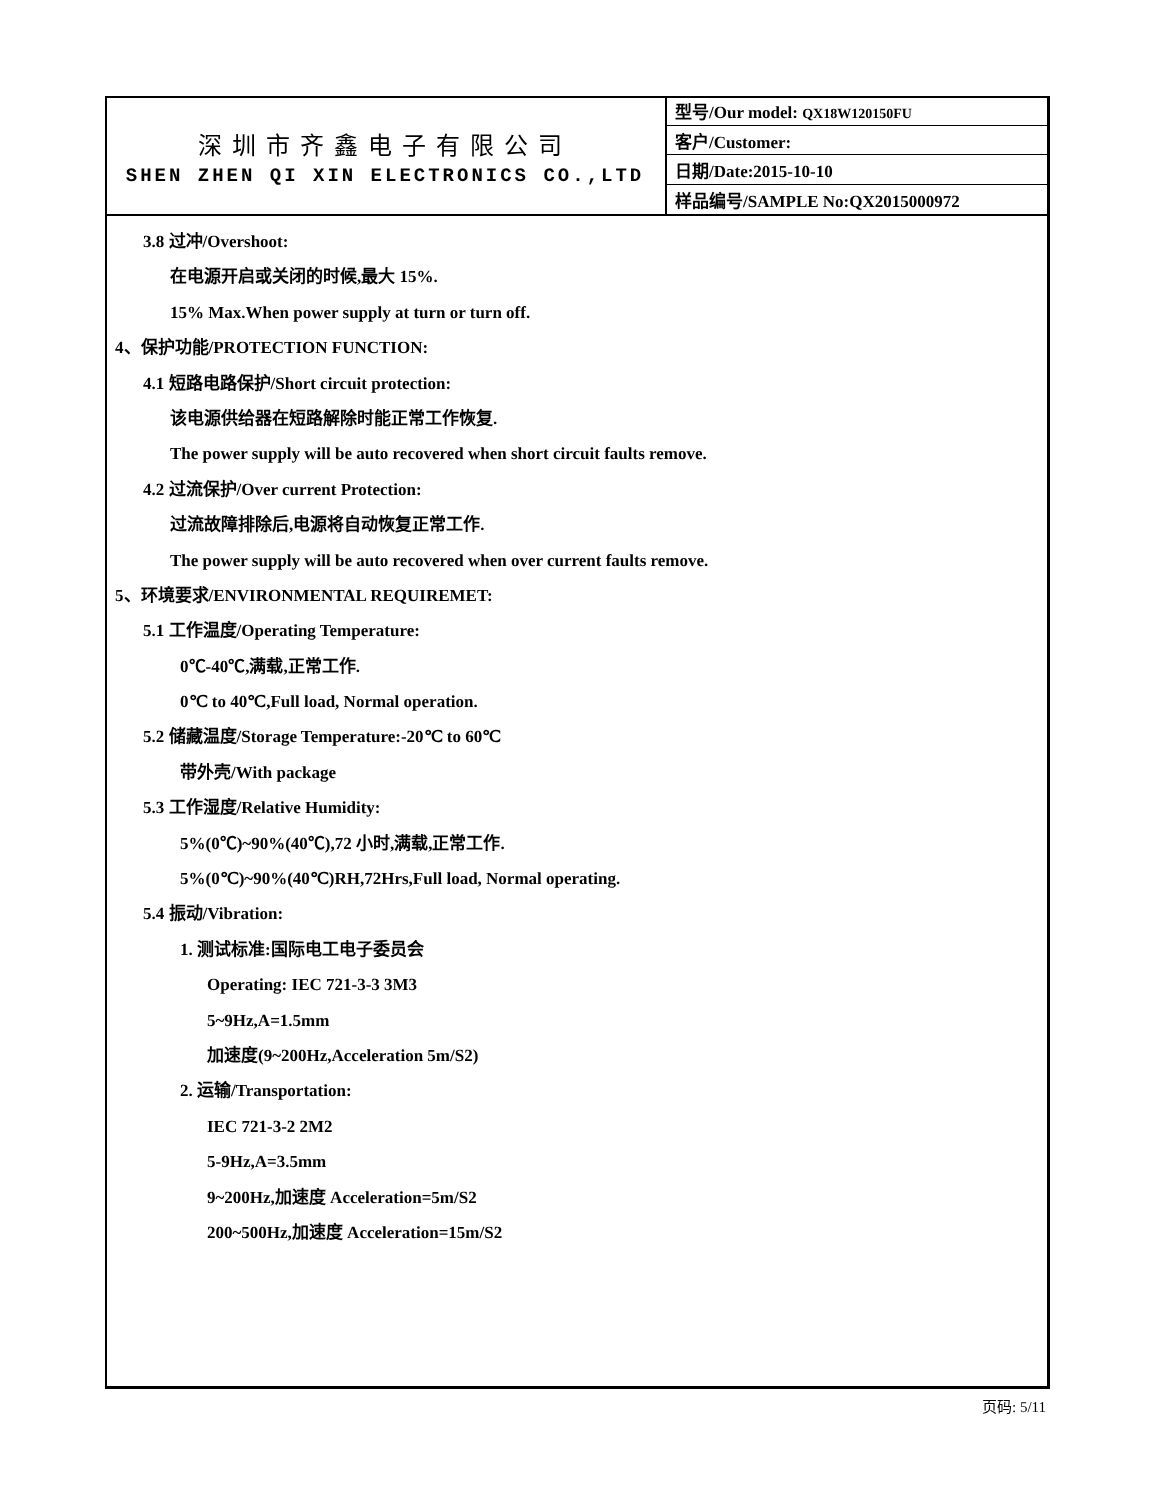深圳市齐鑫电子有限公司
SHEN ZHEN QI XIN ELECTRONICS CO.,LTD
| 型号/Our model: QX18W120150FU |
| 客户/Customer: |
| 日期/Date:2015-10-10 |
| 样品编号/SAMPLE No:QX2015000972 |
3.8 过冲/Overshoot:
在电源开启或关闭的时候,最大 15%.
15% Max.When power supply at turn or turn off.
4、保护功能/PROTECTION FUNCTION:
4.1 短路电路保护/Short circuit protection:
该电源供给器在短路解除时能正常工作恢复.
The power supply will be auto recovered when short circuit faults remove.
4.2 过流保护/Over current Protection:
过流故障排除后,电源将自动恢复正常工作.
The power supply will be auto recovered when over current faults remove.
5、环境要求/ENVIRONMENTAL REQUIREMET:
5.1 工作温度/Operating Temperature:
0℃-40℃,满载,正常工作.
0℃ to 40℃,Full load, Normal operation.
5.2 储藏温度/Storage Temperature:-20℃ to 60℃
带外壳/With package
5.3 工作湿度/Relative Humidity:
5%(0℃)~90%(40℃),72 小时,满载,正常工作.
5%(0℃)~90%(40℃)RH,72Hrs,Full load, Normal operating.
5.4 振动/Vibration:
1. 测试标准:国际电工电子委员会
Operating: IEC 721-3-3 3M3
5~9Hz,A=1.5mm
加速度(9~200Hz,Acceleration 5m/S2)
2. 运输/Transportation:
IEC 721-3-2 2M2
5-9Hz,A=3.5mm
9~200Hz,加速度 Acceleration=5m/S2
200~500Hz,加速度 Acceleration=15m/S2
页码: 5/11